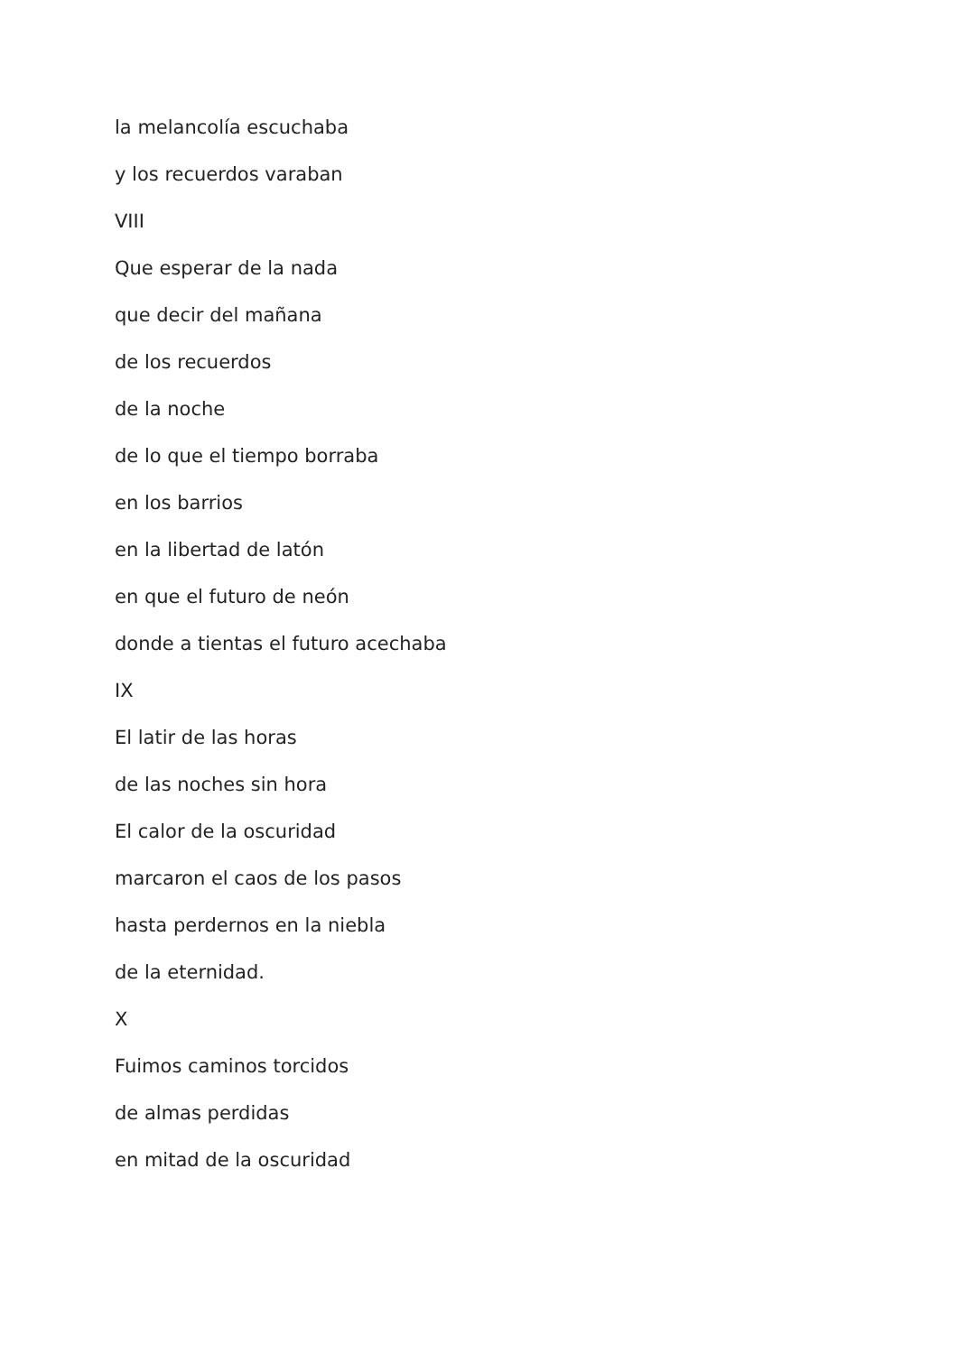la melancolía escuchaba
y los recuerdos varaban
VIII
Que esperar de la nada
que decir del mañana
de los recuerdos
de la noche
de lo que el tiempo borraba
en los barrios
en la libertad de latón
en que el futuro de neón
donde a tientas el futuro acechaba
IX
El latir de las horas
de las noches sin hora
El calor de la oscuridad
marcaron el caos de los pasos
hasta perdernos en la niebla
de la eternidad.
X
Fuimos caminos torcidos
de almas perdidas
en mitad de la oscuridad